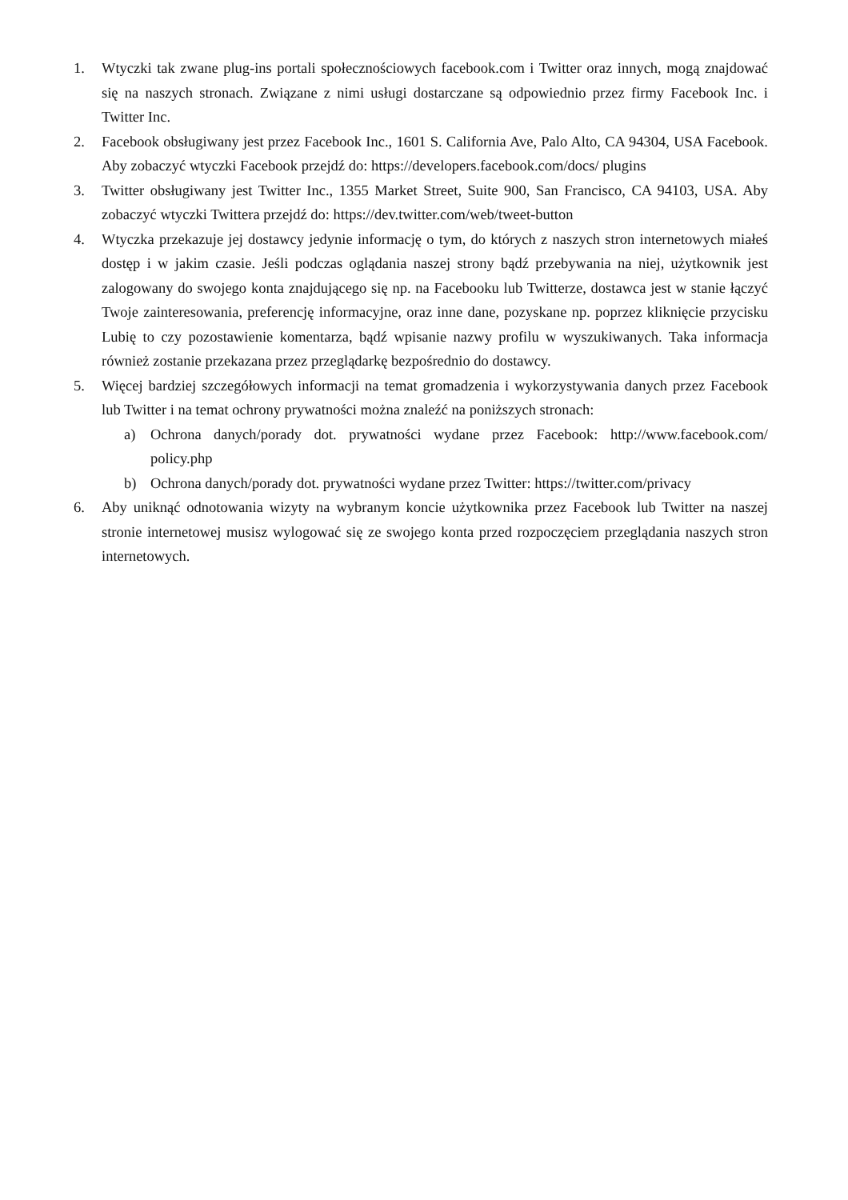1. Wtyczki tak zwane plug-ins portali społecznościowych facebook.com i Twitter oraz innych, mogą znajdować się na naszych stronach. Związane z nimi usługi dostarczane są odpowiednio przez firmy Facebook Inc. i Twitter Inc.
2. Facebook obsługiwany jest przez Facebook Inc., 1601 S. California Ave, Palo Alto, CA 94304, USA Facebook. Aby zobaczyć wtyczki Facebook przejdź do: https://developers.facebook.com/docs/ plugins
3. Twitter obsługiwany jest Twitter Inc., 1355 Market Street, Suite 900, San Francisco, CA 94103, USA. Aby zobaczyć wtyczki Twittera przejdź do: https://dev.twitter.com/web/tweet-button
4. Wtyczka przekazuje jej dostawcy jedynie informację o tym, do których z naszych stron internetowych miałeś dostęp i w jakim czasie. Jeśli podczas oglądania naszej strony bądź przebywania na niej, użytkownik jest zalogowany do swojego konta znajdującego się np. na Facebooku lub Twitterze, dostawca jest w stanie łączyć Twoje zainteresowania, preferencję informacyjne, oraz inne dane, pozyskane np. poprzez kliknięcie przycisku Lubię to czy pozostawienie komentarza, bądź wpisanie nazwy profilu w wyszukiwanych. Taka informacja również zostanie przekazana przez przeglądarkę bezpośrednio do dostawcy.
5. Więcej bardziej szczegółowych informacji na temat gromadzenia i wykorzystywania danych przez Facebook lub Twitter i na temat ochrony prywatności można znaleźć na poniższych stronach:
a) Ochrona danych/porady dot. prywatności wydane przez Facebook: http://www.facebook.com/ policy.php
b) Ochrona danych/porady dot. prywatności wydane przez Twitter: https://twitter.com/privacy
6. Aby uniknąć odnotowania wizyty na wybranym koncie użytkownika przez Facebook lub Twitter na naszej stronie internetowej musisz wylogować się ze swojego konta przed rozpoczęciem przeglądania naszych stron internetowych.